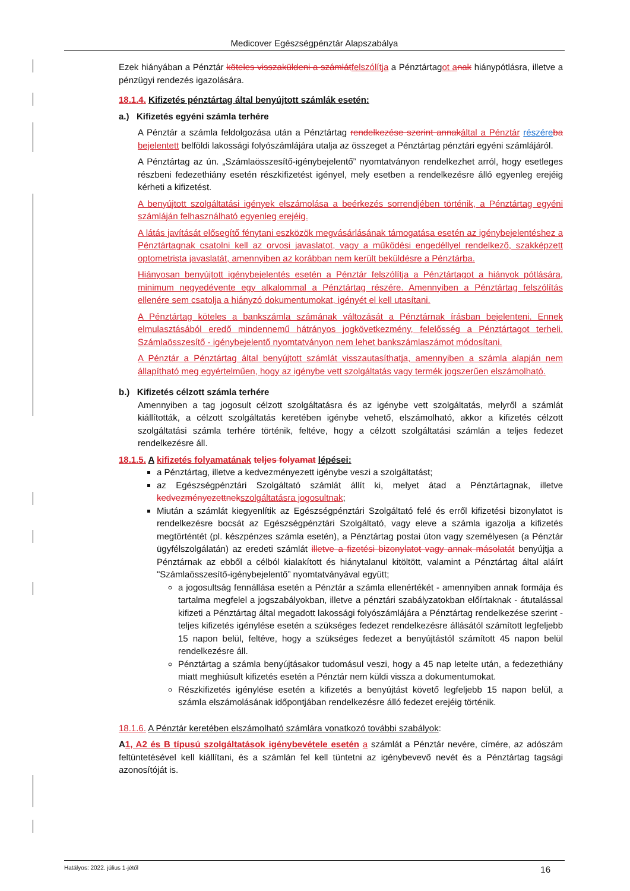Medicover Egészségpénztár Alapszabálya
Ezek hiányában a Pénztár köteles visszaküldeni a számlát felszólítja a Pénztártagot a nak hiánypótlásra, illetve a pénzügyi rendezés igazolására.
18.1.4. Kifizetés pénztártag által benyújtott számlák esetén:
a.) Kifizetés egyéni számla terhére
A Pénztár a számla feldolgozása után a Pénztártag rendelkezése szerint annak által a Pénztár részére ba bejelentett belföldi lakossági folyószámlájára utalja az összeget a Pénztártag pénztári egyéni számlájáról.
A Pénztártag az ún. „Számlaösszesítő-igénybejelentő” nyomtatványon rendelkezhet arról, hogy esetleges részbeni fedezethiány esetén részkifizetést igényel, mely esetben a rendelkezésre álló egyenleg erejéig kérheti a kifizetést.
A benyújtott szolgáltatási igények elszámolása a beérkezés sorrendjében történik, a Pénztártag egyéni számláján felhasználható egyenleg erejéig.
A látás javítását elősegítő fénytani eszközök megvásárlásának támogatása esetén az igénybejelentéshez a Pénztártagnak csatolni kell az orvosi javaslatot, vagy a működési engedéllyel rendelkező, szakképzett optometrista javaslatát, amennyiben az korábban nem került beküldésre a Pénztárba.
Hiányosan benyújtott igénybejelentés esetén a Pénztár felszólítja a Pénztártagot a hiányok pótlására, minimum negyedévente egy alkalommal a Pénztártag részére. Amennyiben a Pénztártag felszólítás ellenére sem csatolja a hiányzó dokumentumokat, igényét el kell utasítani.
A Pénztártag köteles a bankszámla számának változását a Pénztárnak írásban bejelenteni. Ennek elmulasztásából eredő mindennemű hátrányos jogkövetkezmény, felelősség a Pénztártagot terheli. Számlaösszesítő - igénybejelentő nyomtatványon nem lehet bankszámlaszámot módosítani.
A Pénztár a Pénztártag által benyújtott számlát visszautasíthatja, amennyiben a számla alapján nem állapítható meg egyértelműen, hogy az igénybe vett szolgáltatás vagy termék jogszerűen elszámolható.
b.) Kifizetés célzott számla terhére
Amennyiben a tag jogosult célzott szolgáltatásra és az igénybe vett szolgáltatás, melyről a számlát kiállították, a célzott szolgáltatás keretében igénybe vehető, elszámolható, akkor a kifizetés célzott szolgáltatási számla terhére történik, feltéve, hogy a célzott szolgáltatási számlán a teljes fedezet rendelkezésre áll.
18.1.5. A kifizetés folyamatának teljes folyamat lépései:
a Pénztártag, illetve a kedvezményezett igénybe veszi a szolgáltatást;
az Egészségpénztári Szolgáltató számlát állít ki, melyet átad a Pénztártagnak, illetve kedvezményezettnek szolgáltatásra jogosultnak;
Miután a számlát kiegyenlítik az Egészségpénztári Szolgáltató felé és erről kifizetési bizonylatot is rendelkezésre bocsát az Egészségpénztári Szolgáltató, vagy eleve a számla igazolja a kifizetés megtörténtét (pl. készpénzes számla esetén), a Pénztártag postai úton vagy személyesen (a Pénztár ügyfélszolgálatán) az eredeti számlát illetve a fizetési bizonylatot vagy annak másolatát benyújtja a Pénztárnak az ebből a célból kialakított és hiánytalanul kitöltött, valamint a Pénztártag által aláírt "Számlaösszesítő-igénybejelentő” nyomtatványával együtt;
a jogosultság fennállása esetén a Pénztár a számla ellenértékét - amennyiben annak formája és tartalma megfelel a jogszabályokban, illetve a pénztári szabályzatokban előírtaknak - átutalással kifizeti a Pénztártag által megadott lakossági folyószámlájára a Pénztártag rendelkezése szerint - teljes kifizetés igénylése esetén a szükséges fedezet rendelkezésre állásától számított legfeljebb 15 napon belül, feltéve, hogy a szükséges fedezet a benyújtástól számított 45 napon belül rendelkezésre áll.
Pénztártag a számla benyújtásakor tudomásul veszi, hogy a 45 nap letelte után, a fedezethiány miatt meghiúsult kifizetés esetén a Pénztár nem küldi vissza a dokumentumokat.
Részkifizetés igénylése esetén a kifizetés a benyújtást követő legfeljebb 15 napon belül, a számla elszámolásának időpontjában rendelkezésre álló fedezet erejéig történik.
18.1.6. A Pénztár keretében elszámolható számlára vonatkozó további szabályok:
A 1, A2 és B típusú szolgáltatások igénybevétele esetén a számlát a Pénztár nevére, címére, az adószám feltüntetésével kell kiállítani, és a számlán fel kell tüntetni az igénybevevő nevét és a Pénztártag tagsági azonosítóját is.
Hatályos: 2022. július 1-jétől 16